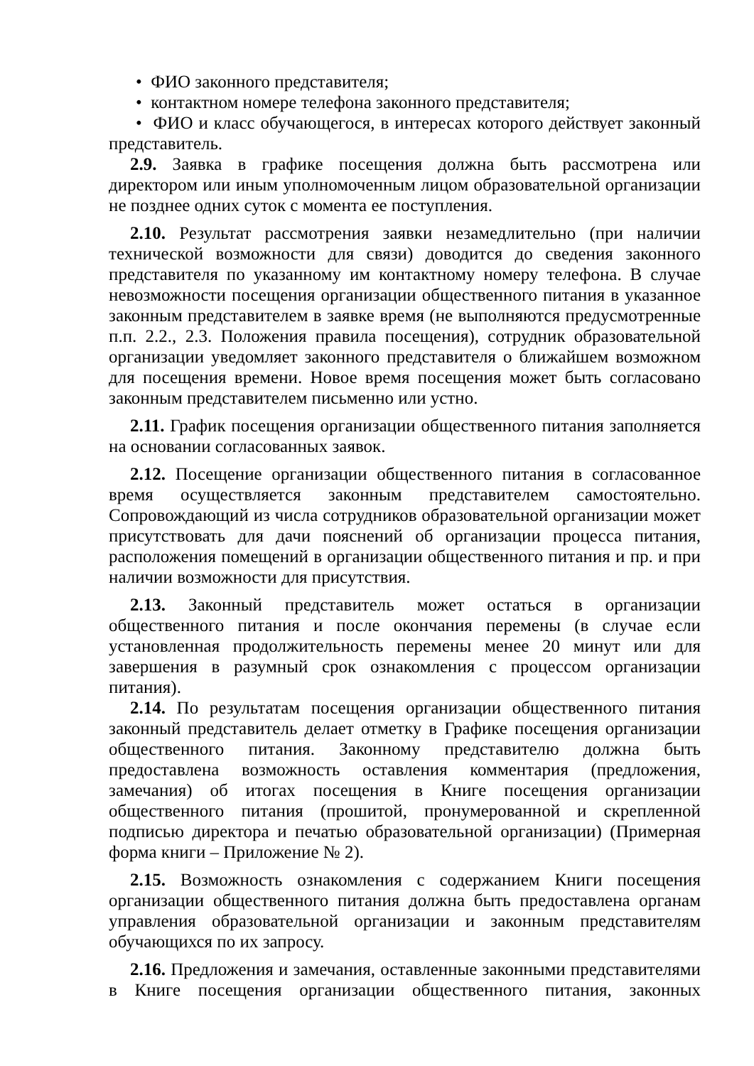• ФИО законного представителя;
• контактном номере телефона законного представителя;
• ФИО и класс обучающегося, в интересах которого действует законный представитель.
2.9. Заявка в графике посещения должна быть рассмотрена или директором или иным уполномоченным лицом образовательной организации не позднее одних суток с момента ее поступления.
2.10. Результат рассмотрения заявки незамедлительно (при наличии технической возможности для связи) доводится до сведения законного представителя по указанному им контактному номеру телефона. В случае невозможности посещения организации общественного питания в указанное законным представителем в заявке время (не выполняются предусмотренные п.п. 2.2., 2.3. Положения правила посещения), сотрудник образовательной организации уведомляет законного представителя о ближайшем возможном для посещения времени. Новое время посещения может быть согласовано законным представителем письменно или устно.
2.11. График посещения организации общественного питания заполняется на основании согласованных заявок.
2.12. Посещение организации общественного питания в согласованное время осуществляется законным представителем самостоятельно. Сопровождающий из числа сотрудников образовательной организации может присутствовать для дачи пояснений об организации процесса питания, расположения помещений в организации общественного питания и пр. и при наличии возможности для присутствия.
2.13. Законный представитель может остаться в организации общественного питания и после окончания перемены (в случае если установленная продолжительность перемены менее 20 минут или для завершения в разумный срок ознакомления с процессом организации питания).
2.14. По результатам посещения организации общественного питания законный представитель делает отметку в Графике посещения организации общественного питания. Законному представителю должна быть предоставлена возможность оставления комментария (предложения, замечания) об итогах посещения в Книге посещения организации общественного питания (прошитой, пронумерованной и скрепленной подписью директора и печатью образовательной организации) (Примерная форма книги – Приложение № 2).
2.15. Возможность ознакомления с содержанием Книги посещения организации общественного питания должна быть предоставлена органам управления образовательной организации и законным представителям обучающихся по их запросу.
2.16. Предложения и замечания, оставленные законными представителями в Книге посещения организации общественного питания, законных